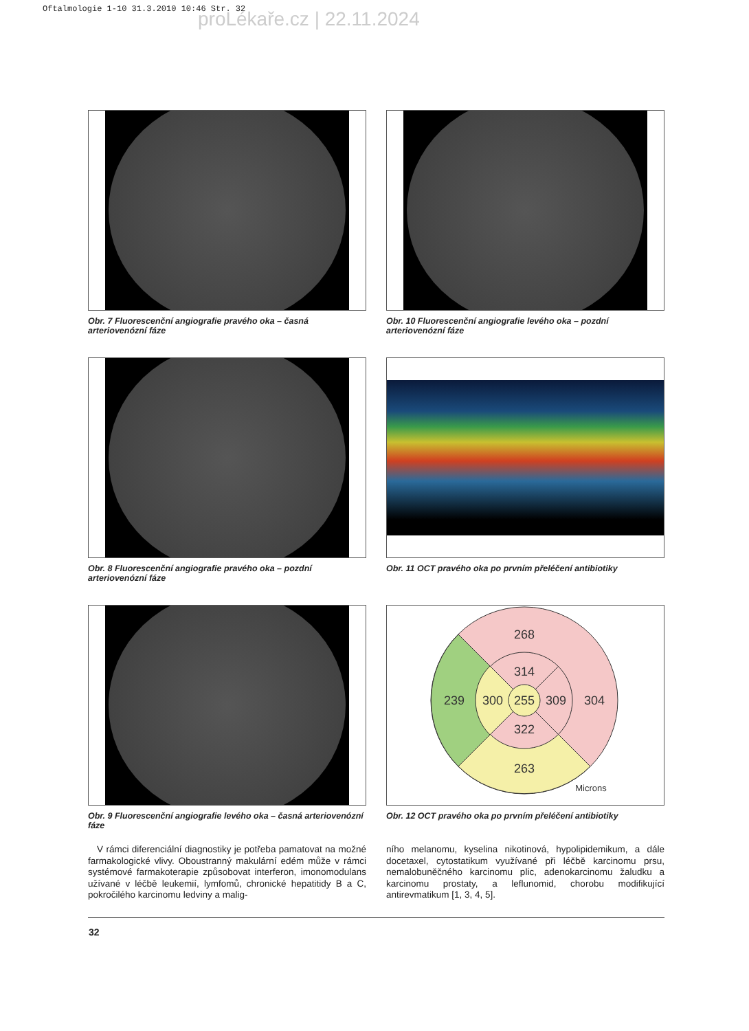Oftalmologie 1-10 31.3.2010 10:46 Str. 32
proLékaře.cz | 22.11.2024
Obr. 7 Fluorescenční angiografie pravého oka – časná arteriovenózní fáze
Obr. 10 Fluorescenční angiografie levého oka – pozdní arteriovenózní fáze
Obr. 8 Fluorescenční angiografie pravého oka – pozdní arteriovenózní fáze
Obr. 11 OCT pravého oka po prvním přeléčení antibiotiky
Obr. 9 Fluorescenční angiografie levého oka – časná arteriovenózní fáze
268
314
239
300
255
309
304
322
263
Microns
Obr. 12 OCT pravého oka po prvním přeléčení antibiotiky
V rámci diferenciální diagnostiky je potřeba pamatovat na možné farmakologické vlivy. Oboustranný makulární edém může v rámci systémové farmakoterapie způsobovat interferon, imonomodulans užívané v léčbě leukemií, lymfomů, chronické hepatitidy B a C, pokročilého karcinomu ledviny a malig-
ního melanomu, kyselina nikotinová, hypolipidemikum, a dále docetaxel, cytostatikum využívané při léčbě karcinomu prsu, nemalobuněčného karcinomu plic, adenokarcinomu žaludku a karcinomu prostaty, a leflunomid, chorobu modifikující antirevmatikum [1, 3, 4, 5].
32